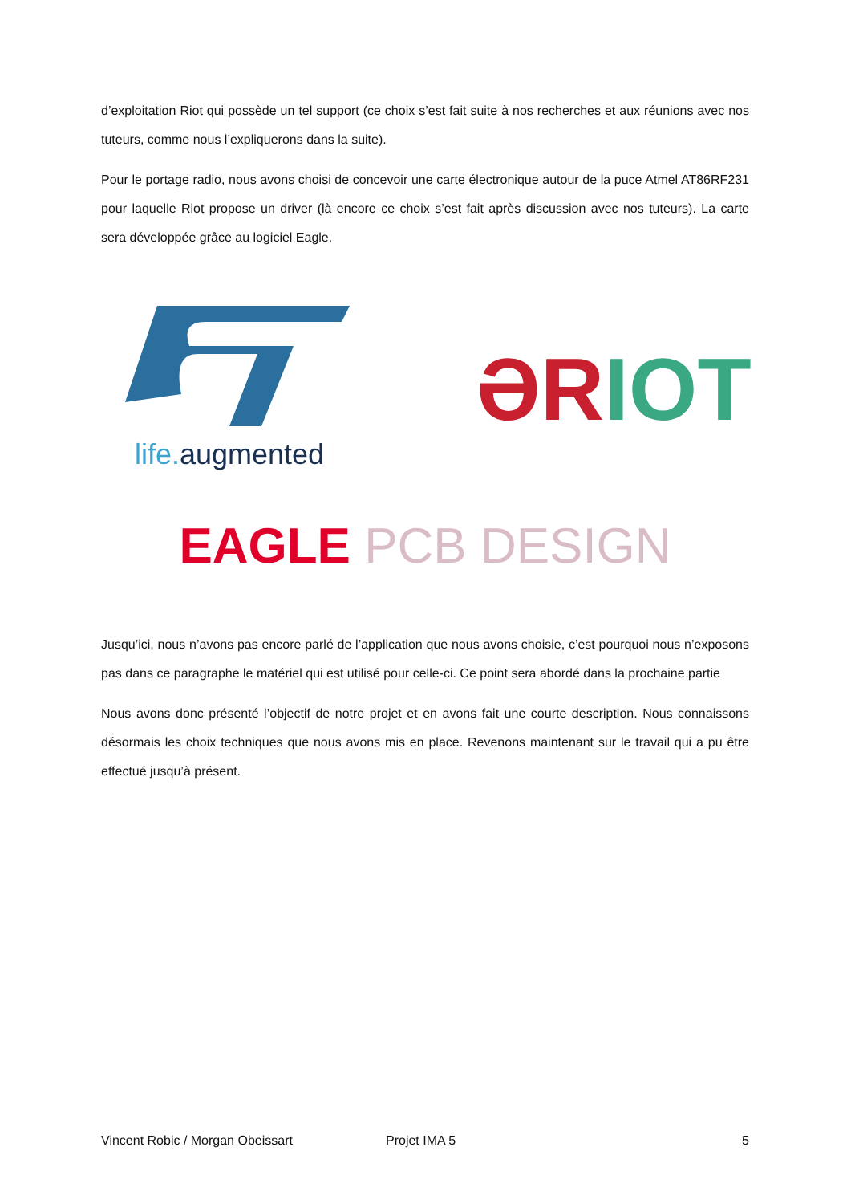d’exploitation Riot qui possède un tel support (ce choix s’est fait suite à nos recherches et aux réunions avec nos tuteurs, comme nous l’expliquerons dans la suite).
Pour le portage radio, nous avons choisi de concevoir une carte électronique autour de la puce Atmel AT86RF231 pour laquelle Riot propose un driver (là encore ce choix s’est fait après discussion avec nos tuteurs). La carte sera développée grâce au logiciel Eagle.
life. augmented
ƏR IOT
EAGLE PCB DESIGN
Jusqu’ici, nous n’avons pas encore parlé de l’application que nous avons choisie, c’est pourquoi nous n’exposons pas dans ce paragraphe le matériel qui est utilisé pour celle-ci. Ce point sera abordé dans la prochaine partie
Nous avons donc présenté l’objectif de notre projet et en avons fait une courte description. Nous connaissons désormais les choix techniques que nous avons mis en place. Revenons maintenant sur le travail qui a pu être effectué jusqu’à présent.
Vincent Robic / Morgan Obeissart Projet IMA 5 5